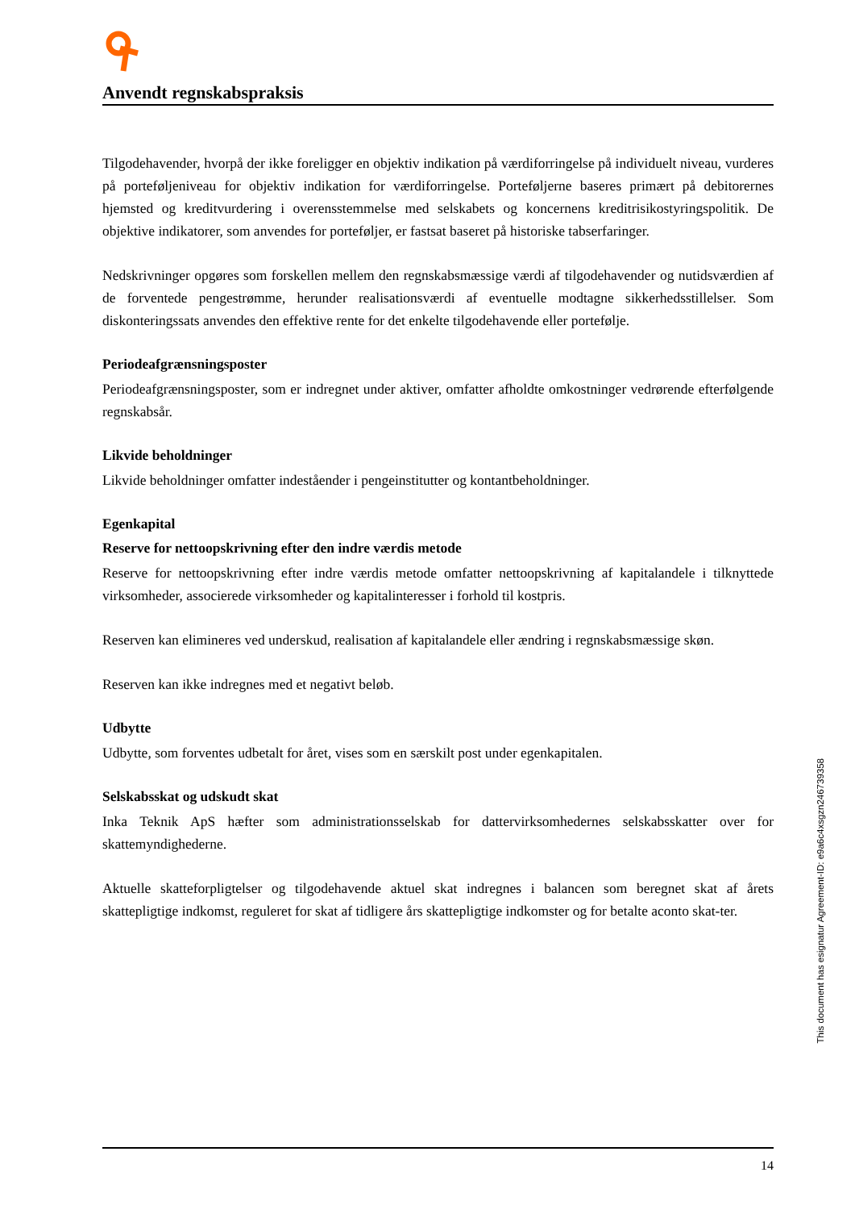Anvendt regnskabspraksis
Tilgodehavender, hvorpå der ikke foreligger en objektiv indikation på værdiforringelse på individuelt niveau, vurderes på porteføljeniveau for objektiv indikation for værdiforringelse. Porteføljerne baseres primært på debitorernes hjemsted og kreditvurdering i overensstemmelse med selskabets og koncernens kreditrisikostyringspolitik. De objektive indikatorer, som anvendes for porteføljer, er fastsat baseret på historiske tabserfaringer.
Nedskrivninger opgøres som forskellen mellem den regnskabsmæssige værdi af tilgodehavender og nutidsværdien af de forventede pengestrømme, herunder realisationsværdi af eventuelle modtagne sikkerhedsstillelser. Som diskonteringssats anvendes den effektive rente for det enkelte tilgodehavende eller portefølje.
Periodeafgrænsningsposter
Periodeafgrænsningsposter, som er indregnet under aktiver, omfatter afholdte omkostninger vedrørende efterfølgende regnskabsår.
Likvide beholdninger
Likvide beholdninger omfatter indeståender i pengeinstitutter og kontantbeholdninger.
Egenkapital
Reserve for nettoopskrivning efter den indre værdis metode
Reserve for nettoopskrivning efter indre værdis metode omfatter nettoopskrivning af kapitalandele i tilknyttede virksomheder, associerede virksomheder og kapitalinteresser i forhold til kostpris.
Reserven kan elimineres ved underskud, realisation af kapitalandele eller ændring i regnskabsmæssige skøn.
Reserven kan ikke indregnes med et negativt beløb.
Udbytte
Udbytte, som forventes udbetalt for året, vises som en særskilt post under egenkapitalen.
Selskabsskat og udskudt skat
Inka Teknik ApS hæfter som administrationsselskab for dattervirksomhedernes selskabsskatter over for skattemyndighederne.
Aktuelle skatteforpligtelser og tilgodehavende aktuel skat indregnes i balancen som beregnet skat af årets skattepligtige indkomst, reguleret for skat af tidligere års skattepligtige indkomster og for betalte aconto skat-ter.
This document has esignatur Agreement-ID: e9a6c4xsgzn246739358
14